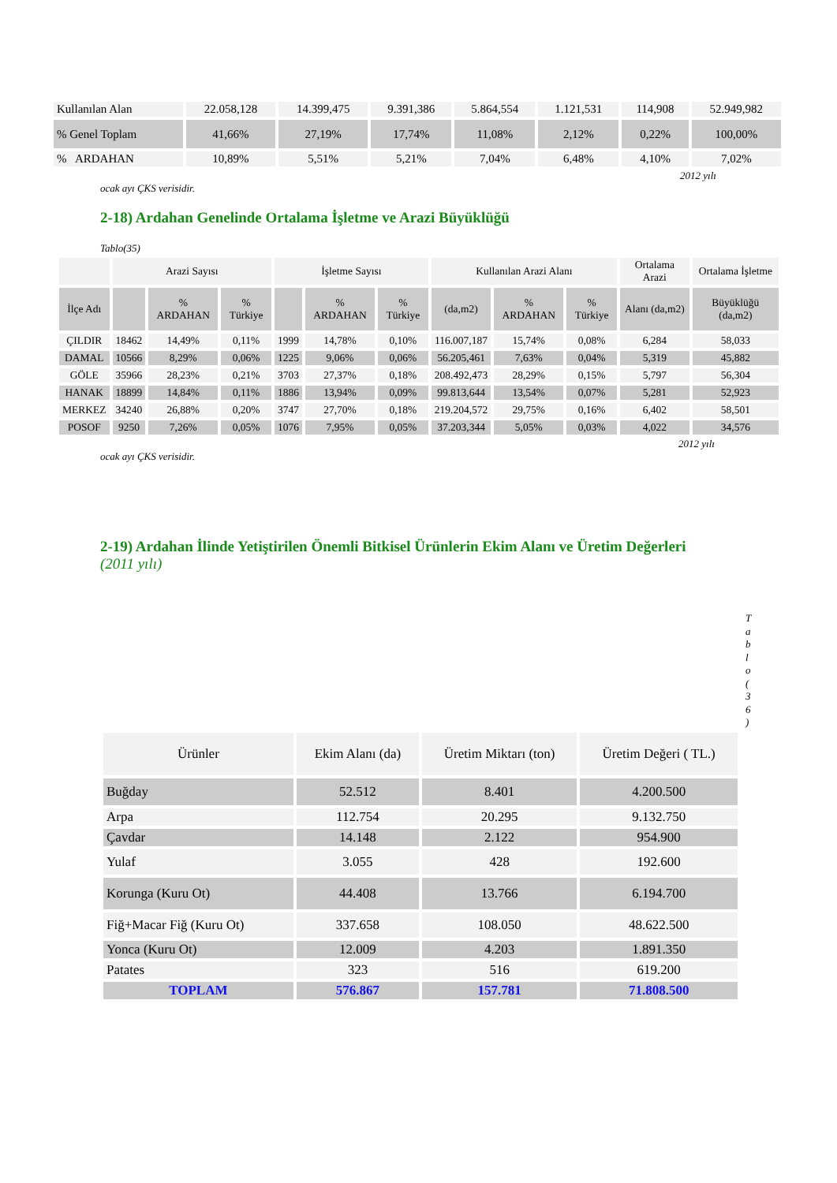| Kullanılan Alan | 22.058,128 | 14.399,475 | 9.391,386 | 5.864,554 | 1.121,531 | 114,908 | 52.949,982 |
| % Genel Toplam | 41,66% | 27,19% | 17,74% | 11,08% | 2,12% | 0,22% | 100,00% |
| % ARDAHAN | 10,89% | 5,51% | 5,21% | 7,04% | 6,48% | 4,10% | 7,02% |
2012 yılı
ocak ayı ÇKS verisidir.
2-18) Ardahan Genelinde Ortalama İşletme ve Arazi Büyüklüğü
Tablo(35)
| | Arazi Sayısı | | | İşletme Sayısı | | | Kullanılan Arazi Alanı | | | Ortalama Arazi | Ortalama İşletme |
| İlçe Adı | | % ARDAHAN | % Türkiye | | % ARDAHAN | % Türkiye | (da,m2) | % ARDAHAN | % Türkiye | Alanı (da,m2) | Büyüklüğü (da,m2) |
| ÇILDIR | 18462 | 14,49% | 0,11% | 1999 | 14,78% | 0,10% | 116.007,187 | 15,74% | 0,08% | 6,284 | 58,033 |
| DAMAL | 10566 | 8,29% | 0,06% | 1225 | 9,06% | 0,06% | 56.205,461 | 7,63% | 0,04% | 5,319 | 45,882 |
| GÖLE | 35966 | 28,23% | 0,21% | 3703 | 27,37% | 0,18% | 208.492,473 | 28,29% | 0,15% | 5,797 | 56,304 |
| HANAK | 18899 | 14,84% | 0,11% | 1886 | 13,94% | 0,09% | 99.813,644 | 13,54% | 0,07% | 5,281 | 52,923 |
| MERKEZ | 34240 | 26,88% | 0,20% | 3747 | 27,70% | 0,18% | 219.204,572 | 29,75% | 0,16% | 6,402 | 58,501 |
| POSOF | 9250 | 7,26% | 0,05% | 1076 | 7,95% | 0,05% | 37.203,344 | 5,05% | 0,03% | 4,022 | 34,576 |
2012 yılı
ocak ayı ÇKS verisidir.
2-19) Ardahan İlinde Yetiştirilen Önemli Bitkisel Ürünlerin Ekim Alanı ve Üretim Değerleri
(2011 yılı)
T a b l o ( 3 6 )
| Ürünler | Ekim Alanı (da) | Üretim Miktarı (ton) | Üretim Değeri ( TL.) |
| --- | --- | --- | --- |
| Buğday | 52.512 | 8.401 | 4.200.500 |
| Arpa | 112.754 | 20.295 | 9.132.750 |
| Çavdar | 14.148 | 2.122 | 954.900 |
| Yulaf | 3.055 | 428 | 192.600 |
| Korunga (Kuru Ot) | 44.408 | 13.766 | 6.194.700 |
| Fiğ+Macar Fiğ (Kuru Ot) | 337.658 | 108.050 | 48.622.500 |
| Yonca (Kuru Ot) | 12.009 | 4.203 | 1.891.350 |
| Patates | 323 | 516 | 619.200 |
| TOPLAM | 576.867 | 157.781 | 71.808.500 |